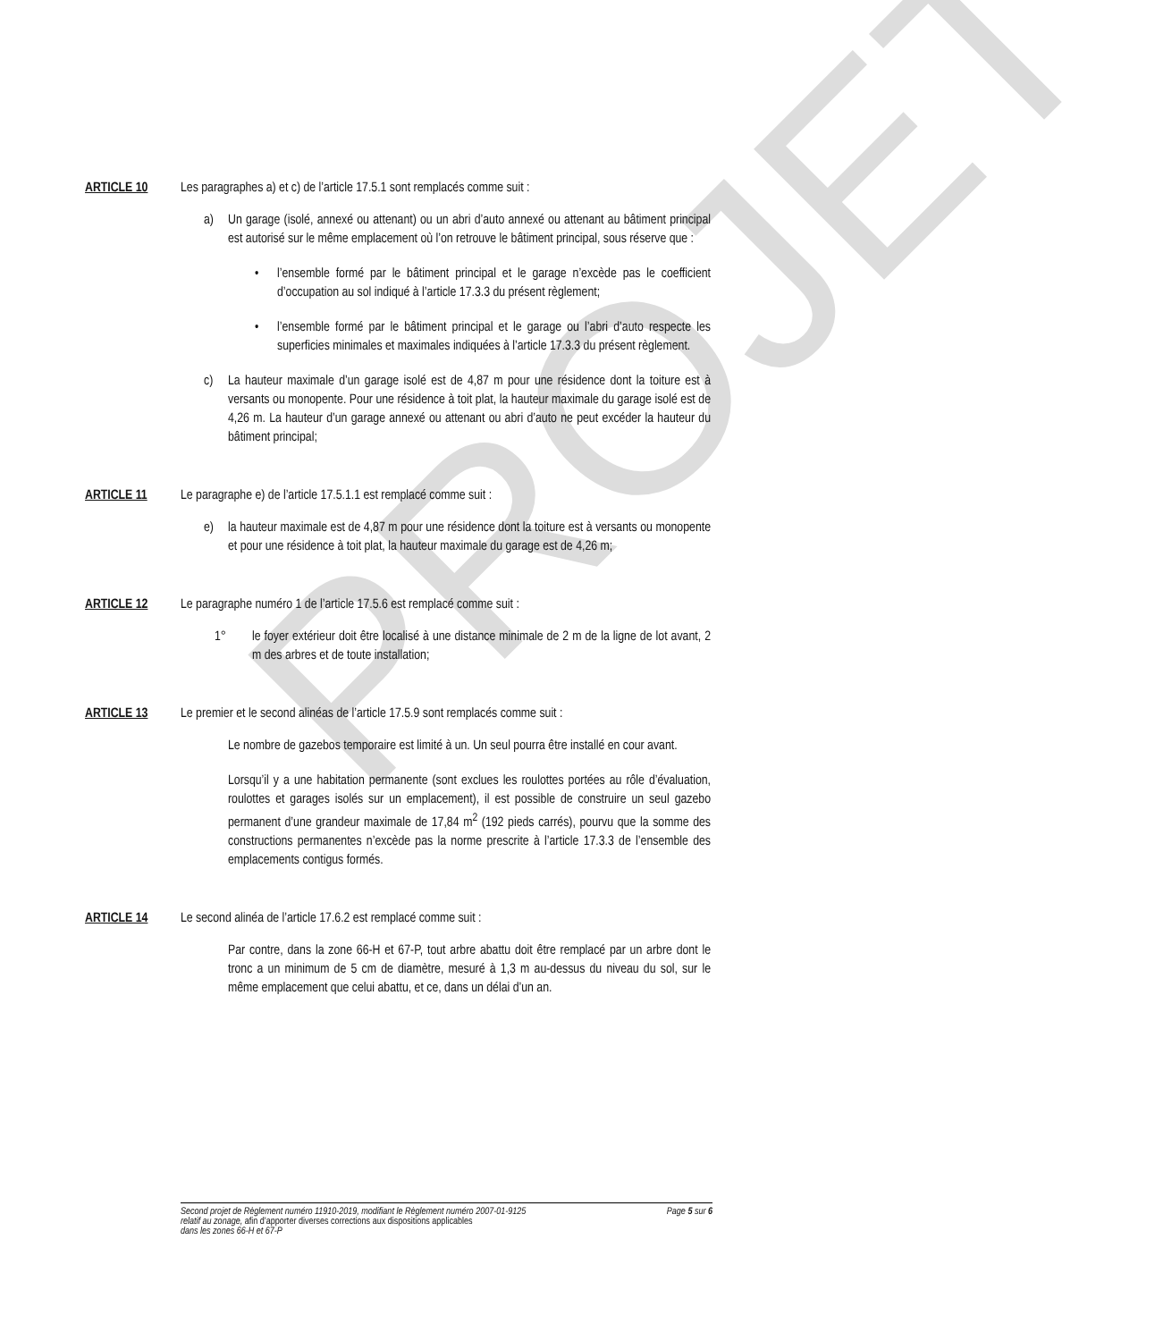PROJET
ARTICLE 10 Les paragraphes a) et c) de l’article 17.5.1 sont remplacés comme suit :
a) Un garage (isolé, annexé ou attenant) ou un abri d’auto annexé ou attenant au bâtiment principal est autorisé sur le même emplacement où l’on retrouve le bâtiment principal, sous réserve que :
• l’ensemble formé par le bâtiment principal et le garage n’excède pas le coefficient d’occupation au sol indiqué à l’article 17.3.3 du présent règlement;
• l’ensemble formé par le bâtiment principal et le garage ou l’abri d’auto respecte les superficies minimales et maximales indiquées à l’article 17.3.3 du présent règlement.
c) La hauteur maximale d’un garage isolé est de 4,87 m pour une résidence dont la toiture est à versants ou monopente. Pour une résidence à toit plat, la hauteur maximale du garage isolé est de 4,26 m. La hauteur d’un garage annexé ou attenant ou abri d’auto ne peut excéder la hauteur du bâtiment principal;
ARTICLE 11 Le paragraphe e) de l’article 17.5.1.1 est remplacé comme suit :
e) la hauteur maximale est de 4,87 m pour une résidence dont la toiture est à versants ou monopente et pour une résidence à toit plat, la hauteur maximale du garage est de 4,26 m;
ARTICLE 12 Le paragraphe numéro 1 de l’article 17.5.6 est remplacé comme suit :
1° le foyer extérieur doit être localisé à une distance minimale de 2 m de la ligne de lot avant, 2 m des arbres et de toute installation;
ARTICLE 13 Le premier et le second alinéas de l’article 17.5.9 sont remplacés comme suit :
Le nombre de gazebos temporaire est limité à un. Un seul pourra être installé en cour avant.
Lorsqu’il y a une habitation permanente (sont exclues les roulottes portées au rôle d’évaluation, roulottes et garages isolés sur un emplacement), il est possible de construire un seul gazebo permanent d’une grandeur maximale de 17,84 m<sup>2</sup> (192 pieds carrés), pourvu que la somme des constructions permanentes n’excède pas la norme prescrite à l’article 17.3.3 de l’ensemble des emplacements contigus formés.
ARTICLE 14 Le second alinéa de l’article 17.6.2 est remplacé comme suit :
Par contre, dans la zone 66-H et 67-P, tout arbre abattu doit être remplacé par un arbre dont le tronc a un minimum de 5 cm de diamètre, mesuré à 1,3 m au-dessus du niveau du sol, sur le même emplacement que celui abattu, et ce, dans un délai d’un an.
Second projet de Règlement numéro 11910-2019, modifiant le Règlement numéro 2007-01-9125
relatif au zonage, afin d’apporter diverses corrections aux dispositions applicables
dans les zones 66-H et 67-P
Page 5 sur 6